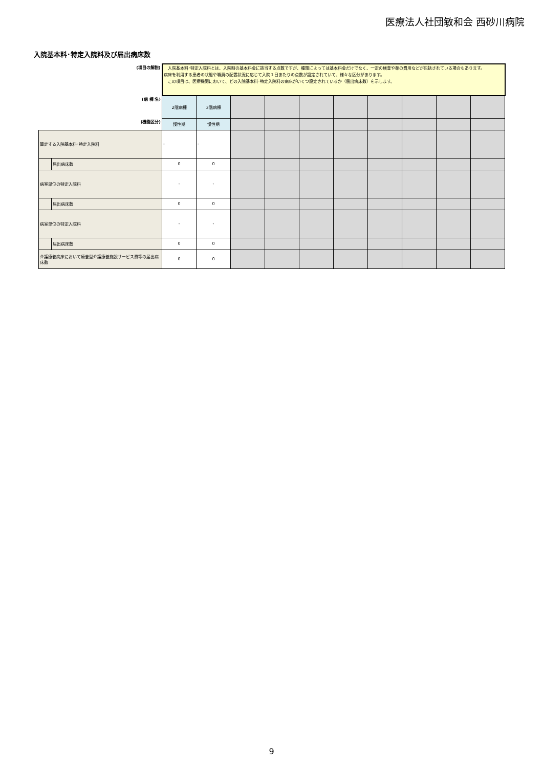医療法人社団敏和会 西砂川病院
入院基本料･特定入院料及び届出病床数
| (項目の解説) | | 入院基本料･特定入院料とは、入院時の基本料金に該当する点数ですが、種類によっては基本料金だけでなく、一定の検査や薬の費用などが包括されている場合もあります。 病床を利用する患者の状態や職員の配置状況に応じて入院１日あたりの点数が設定されていて、様々な区分があります。 この項目は、医療機関において、どの入院基本料･特定入院料の病床がいくつ設定されているか（届出病床数）を示します。 | | | | | | | | | |
| (病 棟 名) | | 2階病棟 | 3階病棟 | | | | | | | | |
| (機能区分) | | 慢性期 | 慢性期 | | | | | | | | |
| 算定する入院基本料･特定入院料 | | - | - | | | | | | | | |
| | 届出病床数 | 0 | 0 | | | | | | | | |
| 病室単位の特定入院料 | | - | - | | | | | | | | |
| | 届出病床数 | 0 | 0 | | | | | | | | |
| 病室単位の特定入院料 | | - | - | | | | | | | | |
| | 届出病床数 | 0 | 0 | | | | | | | | |
| 介護療養病床において療養型介護療養施設サービス費等の届出病床数 | | 0 | 0 | | | | | | | | |
9